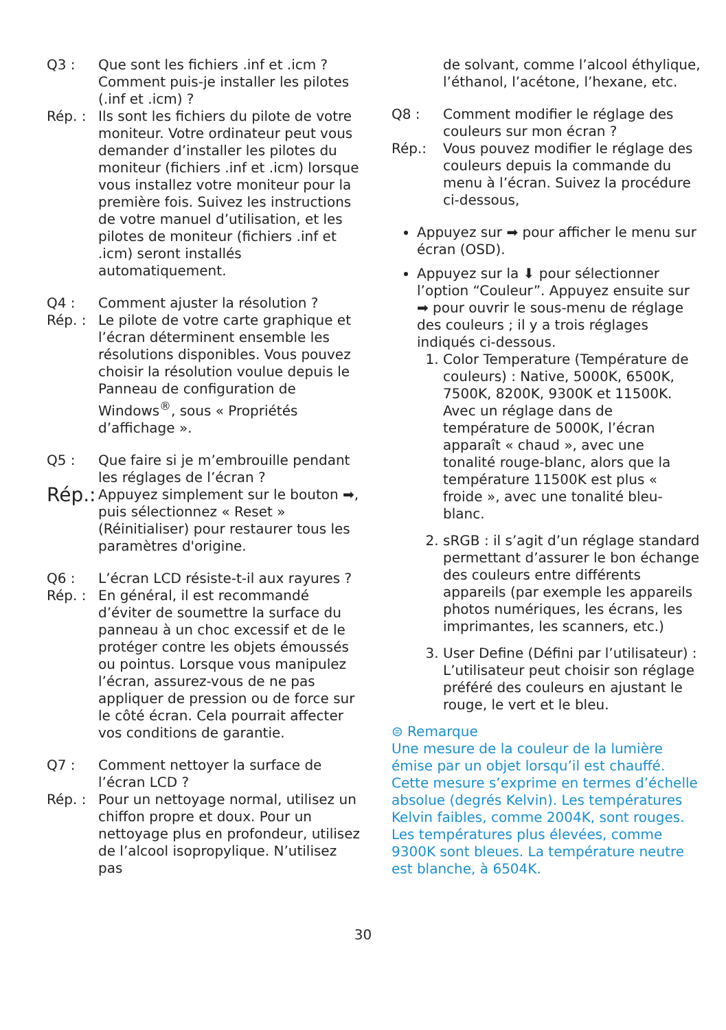Q3 : Que sont les fichiers .inf et .icm ? Comment puis-je installer les pilotes (.inf et .icm) ?
Rép. : Ils sont les fichiers du pilote de votre moniteur. Votre ordinateur peut vous demander d’installer les pilotes du moniteur (fichiers .inf et .icm) lorsque vous installez votre moniteur pour la première fois. Suivez les instructions de votre manuel d’utilisation, et les pilotes de moniteur (fichiers .inf et .icm) seront installés automatiquement.
Q4 : Comment ajuster la résolution ?
Rép. : Le pilote de votre carte graphique et l’écran déterminent ensemble les résolutions disponibles. Vous pouvez choisir la résolution voulue depuis le Panneau de configuration de Windows<sup>®</sup>, sous « Propriétés d’affichage ».
Q5 : Que faire si je m’embrouille pendant les réglages de l’écran ?
Rép.: Appuyez simplement sur le bouton ➡, puis sélectionnez « Reset » (Réinitialiser) pour restaurer tous les paramètres d'origine.
Q6 : L’écran LCD résiste-t-il aux rayures ?
Rép. : En général, il est recommandé d’éviter de soumettre la surface du panneau à un choc excessif et de le protéger contre les objets émoussés ou pointus. Lorsque vous manipulez l’écran, assurez-vous de ne pas appliquer de pression ou de force sur le côté écran. Cela pourrait affecter vos conditions de garantie.
Q7 : Comment nettoyer la surface de l’écran LCD ?
Rép. : Pour un nettoyage normal, utilisez un chiffon propre et doux. Pour un nettoyage plus en profondeur, utilisez de l’alcool isopropylique. N’utilisez pas
de solvant, comme l’alcool éthylique, l’éthanol, l’acétone, l’hexane, etc.
Q8 : Comment modifier le réglage des couleurs sur mon écran ?
Rép.: Vous pouvez modifier le réglage des couleurs depuis la commande du menu à l’écran. Suivez la procédure ci-dessous,
Appuyez sur ➡ pour afficher le menu sur écran (OSD).
Appuyez sur la ⬇ pour sélectionner l’option “Couleur”. Appuyez ensuite sur ➡ pour ouvrir le sous-menu de réglage des couleurs ; il y a trois réglages indiqués ci-dessous.
1. Color Temperature (Température de couleurs) : Native, 5000K, 6500K, 7500K, 8200K, 9300K et 11500K. Avec un réglage dans de température de 5000K, l’écran apparaît « chaud », avec une tonalité rouge-blanc, alors que la température 11500K est plus « froide », avec une tonalité bleu-blanc.
2. sRGB : il s’agit d’un réglage standard permettant d’assurer le bon échange des couleurs entre différents appareils (par exemple les appareils photos numériques, les écrans, les imprimantes, les scanners, etc.)
3. User Define (Défini par l’utilisateur) : L’utilisateur peut choisir son réglage préféré des couleurs en ajustant le rouge, le vert et le bleu.
⊜ Remarque
Une mesure de la couleur de la lumière émise par un objet lorsqu’il est chauffé. Cette mesure s’exprime en termes d’échelle absolue (degrés Kelvin). Les températures Kelvin faibles, comme 2004K, sont rouges. Les températures plus élevées, comme 9300K sont bleues. La température neutre est blanche, à 6504K.
30